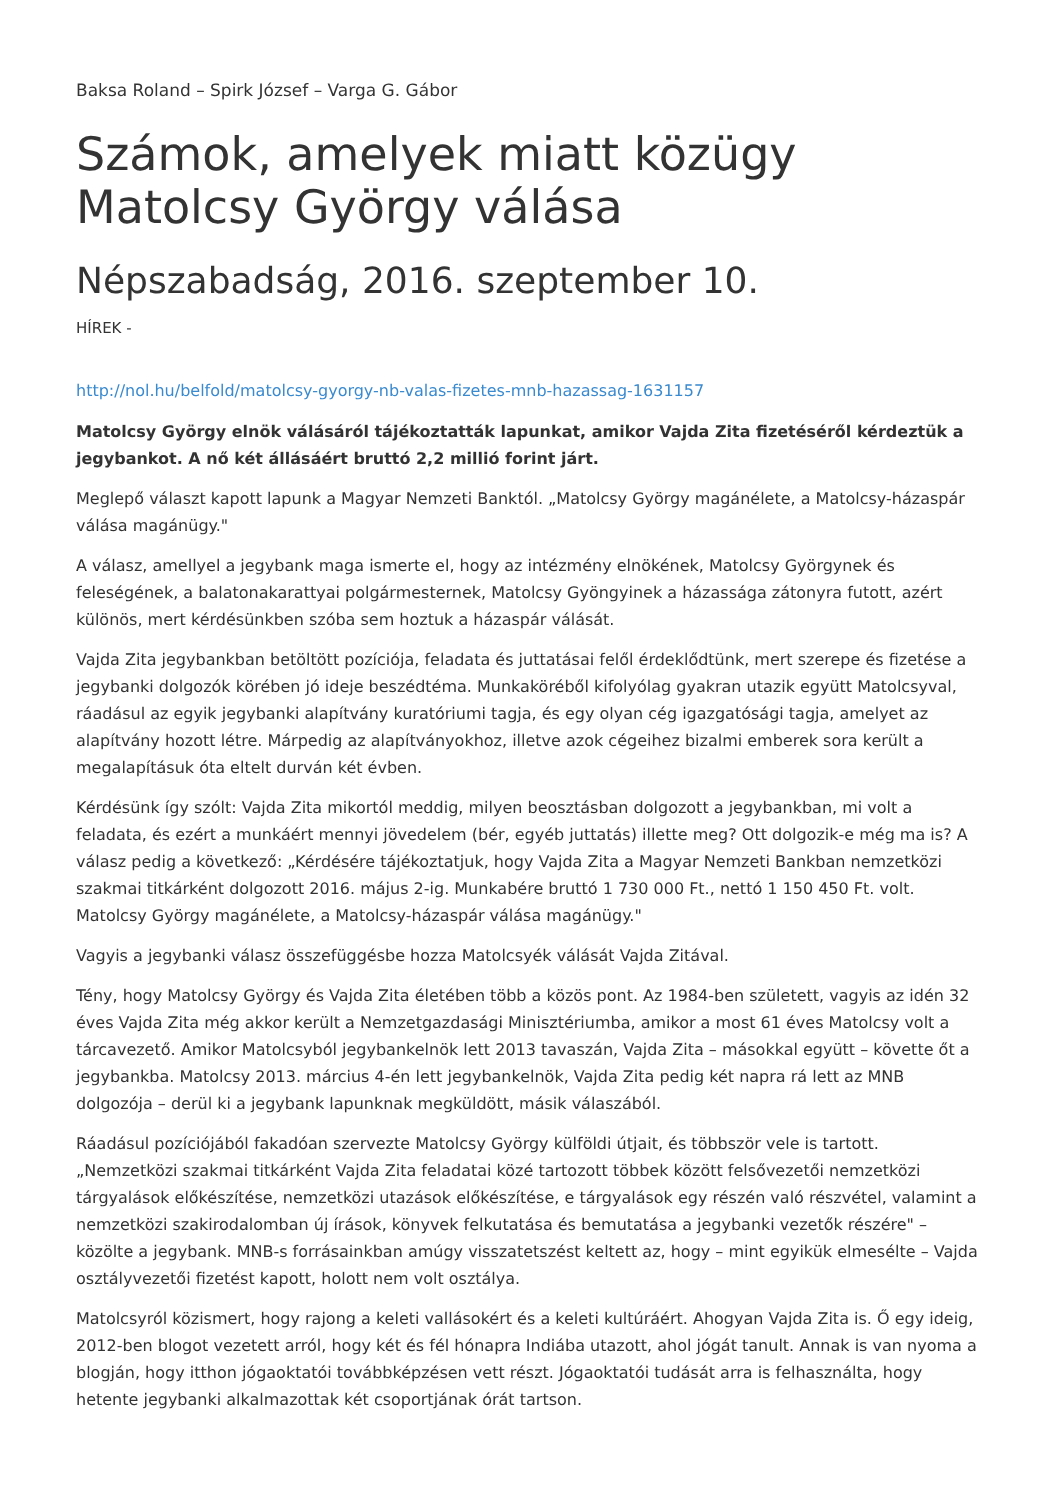Baksa Roland – Spirk József – Varga G. Gábor
Számok, amelyek miatt közügy Matolcsy György válása
Népszabadság, 2016. szeptember 10.
HÍREK -
http://nol.hu/belfold/matolcsy-gyorgy-nb-valas-fizetes-mnb-hazassag-1631157
Matolcsy György elnök válásáról tájékoztatták lapunkat, amikor Vajda Zita fizetéséről kérdeztük a jegybankot. A nő két állásáért bruttó 2,2 millió forint járt.
Meglepő választ kapott lapunk a Magyar Nemzeti Banktól. „Matolcsy György magánélete, a Matolcsy-házaspár válása magánügy."
A válasz, amellyel a jegybank maga ismerte el, hogy az intézmény elnökének, Matolcsy Györgynek és feleségének, a balatonakarattyai polgármesternek, Matolcsy Gyöngyinek a házassága zátonyra futott, azért különös, mert kérdésünkben szóba sem hoztuk a házaspár válását.
Vajda Zita jegybankban betöltött pozíciója, feladata és juttatásai felől érdeklődtünk, mert szerepe és fizetése a jegybanki dolgozók körében jó ideje beszédtéma. Munkaköréből kifolyólag gyakran utazik együtt Matolcsyval, ráadásul az egyik jegybanki alapítvány kuratóriumi tagja, és egy olyan cég igazgatósági tagja, amelyet az alapítvány hozott létre. Márpedig az alapítványokhoz, illetve azok cégeihez bizalmi emberek sora került a megalapításuk óta eltelt durván két évben.
Kérdésünk így szólt: Vajda Zita mikortól meddig, milyen beosztásban dolgozott a jegybankban, mi volt a feladata, és ezért a munkáért mennyi jövedelem (bér, egyéb juttatás) illette meg? Ott dolgozik-e még ma is? A válasz pedig a következő: „Kérdésére tájékoztatjuk, hogy Vajda Zita a Magyar Nemzeti Bankban nemzetközi szakmai titkárként dolgozott 2016. május 2-ig. Munkabére bruttó 1 730 000 Ft., nettó 1 150 450 Ft. volt. Matolcsy György magánélete, a Matolcsy-házaspár válása magánügy."
Vagyis a jegybanki válasz összefüggésbe hozza Matolcsyék válását Vajda Zitával.
Tény, hogy Matolcsy György és Vajda Zita életében több a közös pont. Az 1984-ben született, vagyis az idén 32 éves Vajda Zita még akkor került a Nemzetgazdasági Minisztériumba, amikor a most 61 éves Matolcsy volt a tárcavezető. Amikor Matolcsyból jegybankelnök lett 2013 tavaszán, Vajda Zita – másokkal együtt – követte őt a jegybankba. Matolcsy 2013. március 4-én lett jegybankelnök, Vajda Zita pedig két napra rá lett az MNB dolgozója – derül ki a jegybank lapunknak megküldött, másik válaszából.
Ráadásul pozíciójából fakadóan szervezte Matolcsy György külföldi útjait, és többször vele is tartott. „Nemzetközi szakmai titkárként Vajda Zita feladatai közé tartozott többek között felsővezetői nemzetközi tárgyalások előkészítése, nemzetközi utazások előkészítése, e tárgyalások egy részén való részvétel, valamint a nemzetközi szakirodalomban új írások, könyvek felkutatása és bemutatása a jegybanki vezetők részére" – közölte a jegybank. MNB-s forrásainkban amúgy visszatetszést keltett az, hogy – mint egyikük elmesélte – Vajda osztályvezetői fizetést kapott, holott nem volt osztálya.
Matolcsyról közismert, hogy rajong a keleti vallásokért és a keleti kultúráért. Ahogyan Vajda Zita is. Ő egy ideig, 2012-ben blogot vezetett arról, hogy két és fél hónapra Indiába utazott, ahol jógát tanult. Annak is van nyoma a blogján, hogy itthon jógaoktatói továbbképzésen vett részt. Jógaoktatói tudását arra is felhasználta, hogy hetente jegybanki alkalmazottak két csoportjának órát tartson.